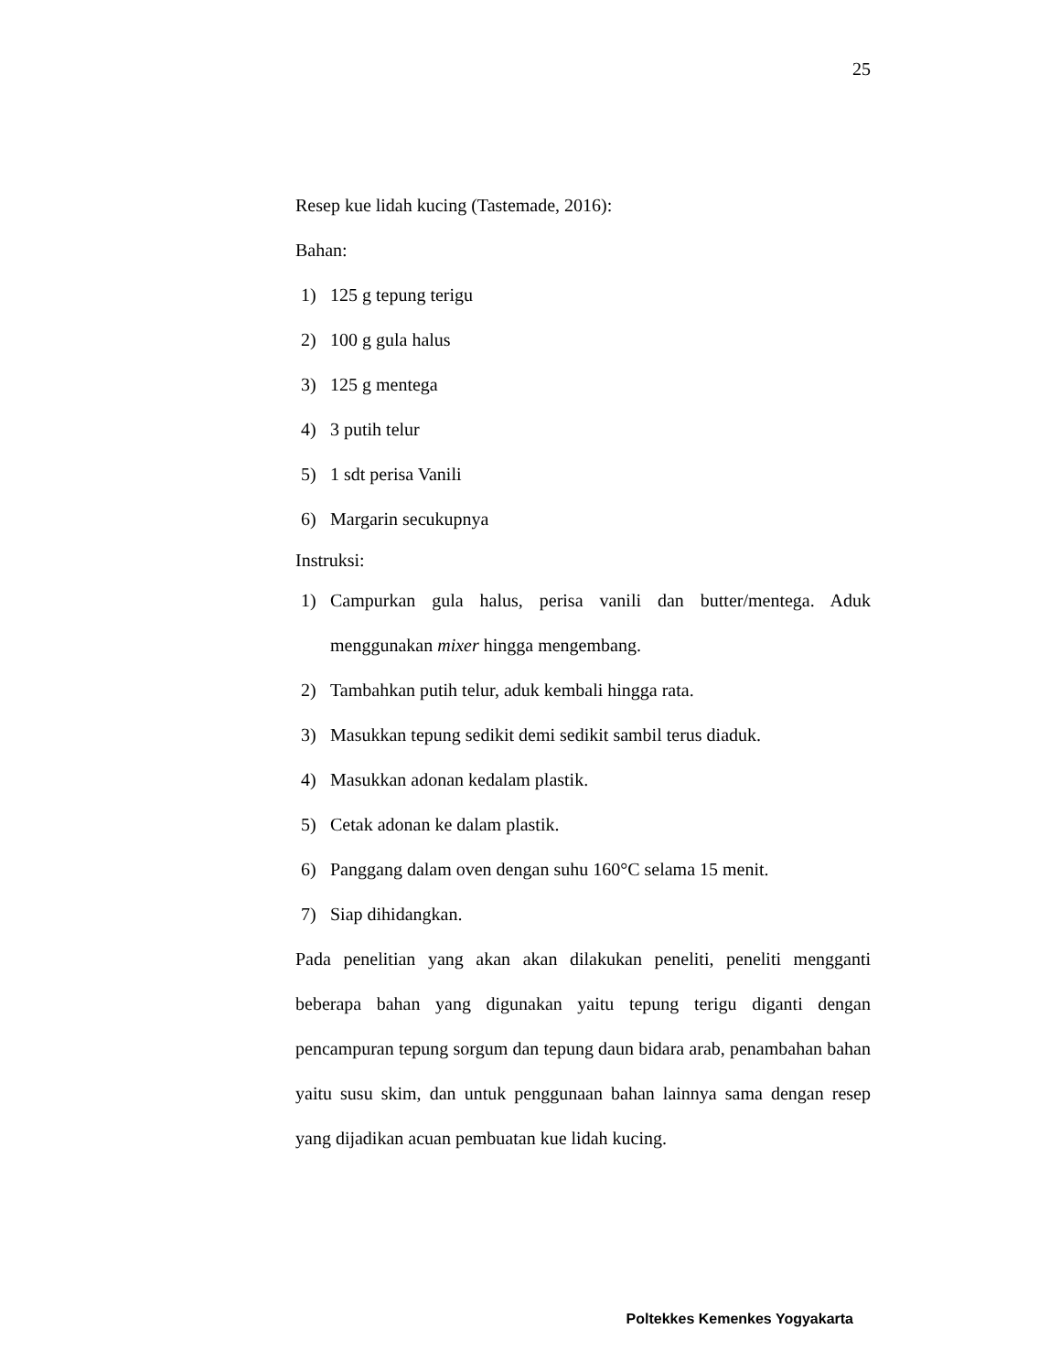25
Resep kue lidah kucing (Tastemade, 2016):
Bahan:
1) 125 g tepung terigu
2) 100 g gula halus
3) 125 g mentega
4) 3 putih telur
5) 1 sdt perisa Vanili
6) Margarin secukupnya
Instruksi:
1) Campurkan gula halus, perisa vanili dan butter/mentega. Aduk menggunakan mixer hingga mengembang.
2) Tambahkan putih telur, aduk kembali hingga rata.
3) Masukkan tepung sedikit demi sedikit sambil terus diaduk.
4) Masukkan adonan kedalam plastik.
5) Cetak adonan ke dalam plastik.
6) Panggang dalam oven dengan suhu 160°C selama 15 menit.
7) Siap dihidangkan.
Pada penelitian yang akan akan dilakukan peneliti, peneliti mengganti beberapa bahan yang digunakan yaitu tepung terigu diganti dengan pencampuran tepung sorgum dan tepung daun bidara arab, penambahan bahan yaitu susu skim, dan untuk penggunaan bahan lainnya sama dengan resep yang dijadikan acuan pembuatan kue lidah kucing.
Poltekkes Kemenkes Yogyakarta